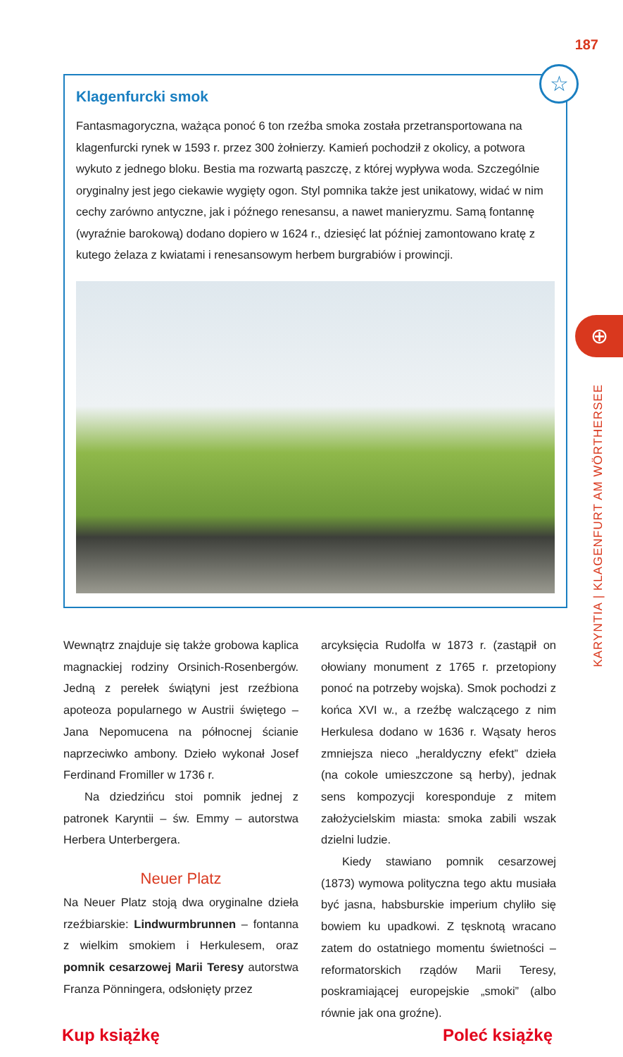187
⊕
KARYNTIA | KLAGENFURT AM WÖRTHERSEE
☆
Klagenfurcki smok
Fantasmagoryczna, ważąca ponoć 6 ton rzeźba smoka została przetransportowana na klagenfurcki rynek w 1593 r. przez 300 żołnierzy. Kamień pochodził z okolicy, a potwora wykuto z jednego bloku. Bestia ma rozwartą paszczę, z której wypływa woda. Szczególnie oryginalny jest jego ciekawie wygięty ogon. Styl pomnika także jest unikatowy, widać w nim cechy zarówno antyczne, jak i późnego renesansu, a nawet manieryzmu. Samą fontannę (wyraźnie barokową) dodano dopiero w 1624 r., dziesięć lat później zamontowano kratę z kutego żelaza z kwiatami i renesansowym herbem burgrabiów i prowincji.
Wewnątrz znajduje się także grobowa kaplica magnackiej rodziny Orsinich-Rosenbergów. Jedną z perełek świątyni jest rzeźbiona apoteoza popularnego w Austrii świętego – Jana Nepomucena na północnej ścianie naprzeciwko ambony. Dzieło wykonał Josef Ferdinand Fromiller w 1736 r.
Na dziedzińcu stoi pomnik jednej z patronek Karyntii – św. Emmy – autorstwa Herbera Unterbergera.
Neuer Platz
Na Neuer Platz stoją dwa oryginalne dzieła rzeźbiarskie: Lindwurmbrunnen – fontanna z wielkim smokiem i Herkulesem, oraz pomnik cesarzowej Marii Teresy autorstwa Franza Pönningera, odsłonięty przez
arcyksięcia Rudolfa w 1873 r. (zastąpił on ołowiany monument z 1765 r. przetopiony ponoć na potrzeby wojska). Smok pochodzi z końca XVI w., a rzeźbę walczącego z nim Herkulesa dodano w 1636 r. Wąsaty heros zmniejsza nieco „heraldyczny efekt” dzieła (na cokole umieszczone są herby), jednak sens kompozycji koresponduje z mitem założycielskim miasta: smoka zabili wszak dzielni ludzie.
Kiedy stawiano pomnik cesarzowej (1873) wymowa polityczna tego aktu musiała być jasna, habsburskie imperium chyliło się bowiem ku upadkowi. Z tęsknotą wracano zatem do ostatniego momentu świetności – reformatorskich rządów Marii Teresy, poskramiającej europejskie „smoki” (albo równie jak ona groźne).
Kup książkę Poleć książkę